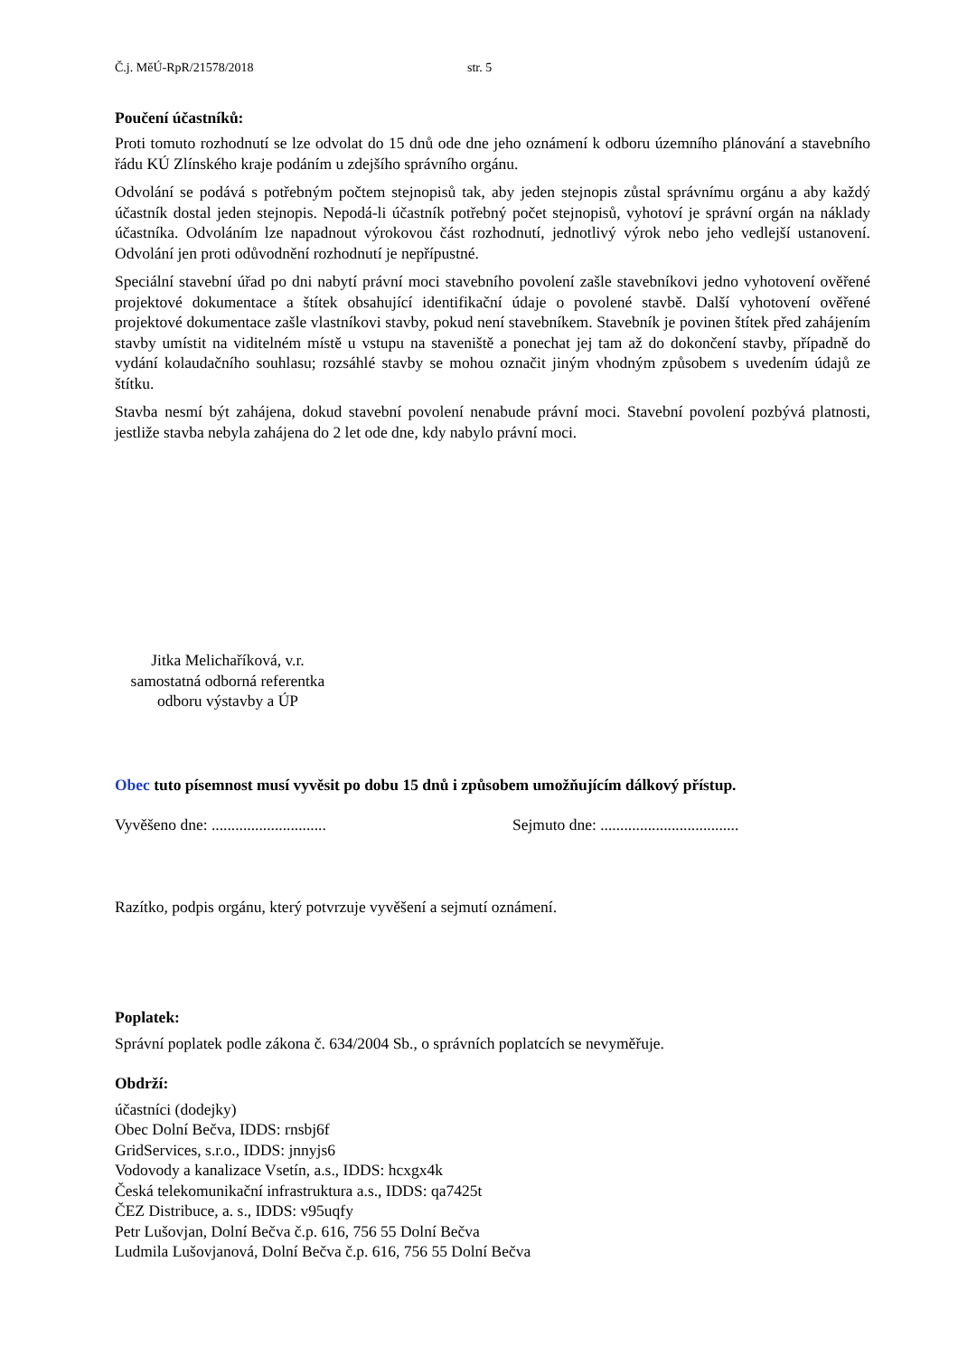Č.j. MěÚ-RpR/21578/2018 str. 5
Poučení účastníků:
Proti tomuto rozhodnutí se lze odvolat do 15 dnů ode dne jeho oznámení k odboru územního plánování a stavebního řádu KÚ Zlínského kraje podáním u zdejšího správního orgánu.
Odvolání se podává s potřebným počtem stejnopisů tak, aby jeden stejnopis zůstal správnímu orgánu a aby každý účastník dostal jeden stejnopis. Nepodá-li účastník potřebný počet stejnopisů, vyhotoví je správní orgán na náklady účastníka. Odvoláním lze napadnout výrokovou část rozhodnutí, jednotlivý výrok nebo jeho vedlejší ustanovení. Odvolání jen proti odůvodnění rozhodnutí je nepřípustné.
Speciální stavební úřad po dni nabytí právní moci stavebního povolení zašle stavebníkovi jedno vyhotovení ověřené projektové dokumentace a štítek obsahující identifikační údaje o povolené stavbě. Další vyhotovení ověřené projektové dokumentace zašle vlastníkovi stavby, pokud není stavebníkem. Stavebník je povinen štítek před zahájením stavby umístit na viditelném místě u vstupu na staveniště a ponechat jej tam až do dokončení stavby, případně do vydání kolaudačního souhlasu; rozsáhlé stavby se mohou označit jiným vhodným způsobem s uvedením údajů ze štítku.
Stavba nesmí být zahájena, dokud stavební povolení nenabude právní moci. Stavební povolení pozbývá platnosti, jestliže stavba nebyla zahájena do 2 let ode dne, kdy nabylo právní moci.
Jitka Melichaříková, v.r.
samostatná odborná referentka
odboru výstavby a ÚP
Obec tuto písemnost musí vyvěsit po dobu 15 dnů i způsobem umožňujícím dálkový přístup.
Vyvěšeno dne: ............................. Sejmuto dne: ...................................
Razítko, podpis orgánu, který potvrzuje vyvěšení a sejmutí oznámení.
Poplatek:
Správní poplatek podle zákona č. 634/2004 Sb., o správních poplatcích se nevyměřuje.
Obdrží:
účastníci (dodejky)
Obec Dolní Bečva, IDDS: rnsbj6f
GridServices, s.r.o., IDDS: jnnyjs6
Vodovody a kanalizace Vsetín, a.s., IDDS: hcxgx4k
Česká telekomunikační infrastruktura a.s., IDDS: qa7425t
ČEZ Distribuce, a. s., IDDS: v95uqfy
Petr Lušovjan, Dolní Bečva č.p. 616, 756 55 Dolní Bečva
Ludmila Lušovjanová, Dolní Bečva č.p. 616, 756 55 Dolní Bečva